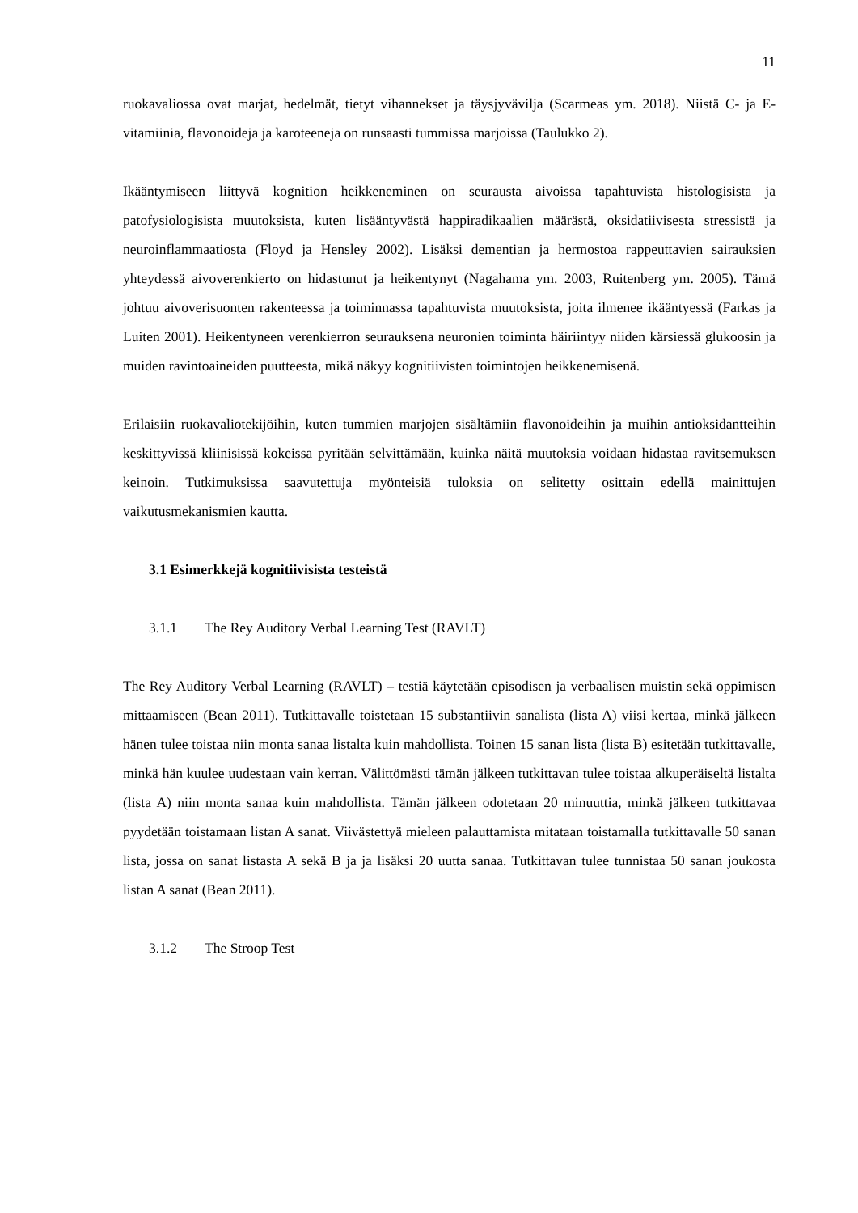11
ruokavaliossa ovat marjat, hedelmät, tietyt vihannekset ja täysjyvävilja (Scarmeas ym. 2018). Niistä C- ja E-vitamiinia, flavonoideja ja karoteeneja on runsaasti tummissa marjoissa (Taulukko 2).
Ikääntymiseen liittyvä kognition heikkeneminen on seurausta aivoissa tapahtuvista histologisista ja patofysiologisista muutoksista, kuten lisääntyvästä happiradikaalien määrästä, oksidatiivisesta stressistä ja neuroinflammaatiosta (Floyd ja Hensley 2002). Lisäksi dementian ja hermostoa rappeuttavien sairauksien yhteydessä aivoverenkierto on hidastunut ja heikentynyt (Nagahama ym. 2003, Ruitenberg ym. 2005). Tämä johtuu aivoverisuonten rakenteessa ja toiminnassa tapahtuvista muutoksista, joita ilmenee ikääntyessä (Farkas ja Luiten 2001). Heikentyneen verenkierron seurauksena neuronien toiminta häiriintyy niiden kärsiessä glukoosin ja muiden ravintoaineiden puutteesta, mikä näkyy kognitiivisten toimintojen heikkenemisenä.
Erilaisiin ruokavaliotekijöihin, kuten tummien marjojen sisältämiin flavonoideihin ja muihin antioksidantteihin keskittyvissä kliinisissä kokeissa pyritään selvittämään, kuinka näitä muutoksia voidaan hidastaa ravitsemuksen keinoin. Tutkimuksissa saavutettuja myönteisiä tuloksia on selitetty osittain edellä mainittujen vaikutusmekanismien kautta.
3.1 Esimerkkejä kognitiivisista testeistä
3.1.1 The Rey Auditory Verbal Learning Test (RAVLT)
The Rey Auditory Verbal Learning (RAVLT) – testiä käytetään episodisen ja verbaalisen muistin sekä oppimisen mittaamiseen (Bean 2011). Tutkittavalle toistetaan 15 substantiivin sanalista (lista A) viisi kertaa, minkä jälkeen hänen tulee toistaa niin monta sanaa listalta kuin mahdollista. Toinen 15 sanan lista (lista B) esitetään tutkittavalle, minkä hän kuulee uudestaan vain kerran. Välittömästi tämän jälkeen tutkittavan tulee toistaa alkuperäiseltä listalta (lista A) niin monta sanaa kuin mahdollista. Tämän jälkeen odotetaan 20 minuuttia, minkä jälkeen tutkittavaa pyydetään toistamaan listan A sanat. Viivästettyä mieleen palauttamista mitataan toistamalla tutkittavalle 50 sanan lista, jossa on sanat listasta A sekä B ja ja lisäksi 20 uutta sanaa. Tutkittavan tulee tunnistaa 50 sanan joukosta listan A sanat (Bean 2011).
3.1.2 The Stroop Test